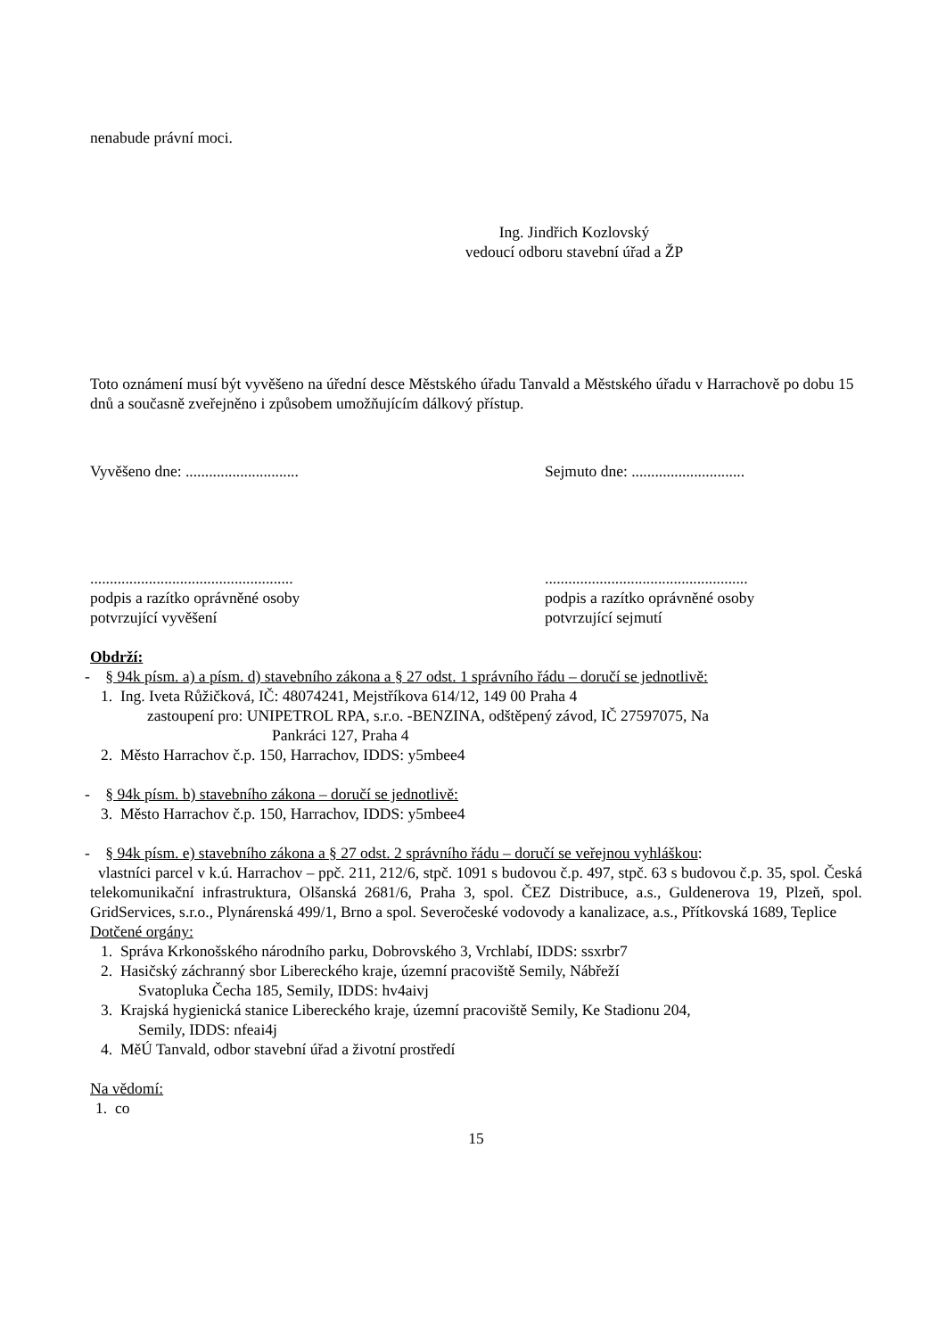nenabude právní moci.
Ing. Jindřich Kozlovský
vedoucí odboru stavební úřad a ŽP
Toto oznámení musí být vyvěšeno na úřední desce Městského úřadu Tanvald a Městského úřadu v Harrachově po dobu 15 dnů a současně zveřejněno i způsobem umožňujícím dálkový přístup.
Vyvěšeno dne: ............................. Sejmuto dne: .............................
....................................................
podpis a razítko oprávněné osoby
potvrzující vyvěšení
....................................................
podpis a razítko oprávněné osoby
potvrzující sejmutí
Obdrží:
- § 94k písm. a) a písm. d) stavebního zákona a § 27 odst. 1 správního řádu – doručí se jednotlivě:
1. Ing. Iveta Růžičková, IČ: 48074241, Mejstříkova 614/12, 149 00 Praha 4
zastoupení pro: UNIPETROL RPA, s.r.o. -BENZINA, odštěpený závod, IČ 27597075, Na
Pankráci 127, Praha 4
2. Město Harrachov č.p. 150, Harrachov, IDDS: y5mbee4
- § 94k písm. b) stavebního zákona – doručí se jednotlivě:
3. Město Harrachov č.p. 150, Harrachov, IDDS: y5mbee4
- § 94k písm. e) stavebního zákona a § 27 odst. 2 správního řádu – doručí se veřejnou vyhláškou:
vlastníci parcel v k.ú. Harrachov – ppč. 211, 212/6, stpč. 1091 s budovou č.p. 497, stpč. 63 s budovou č.p. 35, spol. Česká telekomunikační infrastruktura, Olšanská 2681/6, Praha 3, spol. ČEZ Distribuce, a.s., Guldenerova 19, Plzeň, spol. GridServices, s.r.o., Plynárenská 499/1, Brno a spol. Severočeské vodovody a kanalizace, a.s., Přítkovská 1689, Teplice
Dotčené orgány:
1. Správa Krkonošského národního parku, Dobrovského 3, Vrchlabí, IDDS: ssxrbr7
2. Hasičský záchranný sbor Libereckého kraje, územní pracoviště Semily, Nábřeží
Svatopluka Čecha 185, Semily, IDDS: hv4aivj
3. Krajská hygienická stanice Libereckého kraje, územní pracoviště Semily, Ke Stadionu 204,
Semily, IDDS: nfeai4j
4. MěÚ Tanvald, odbor stavební úřad a životní prostředí
Na vědomí:
1. co
15